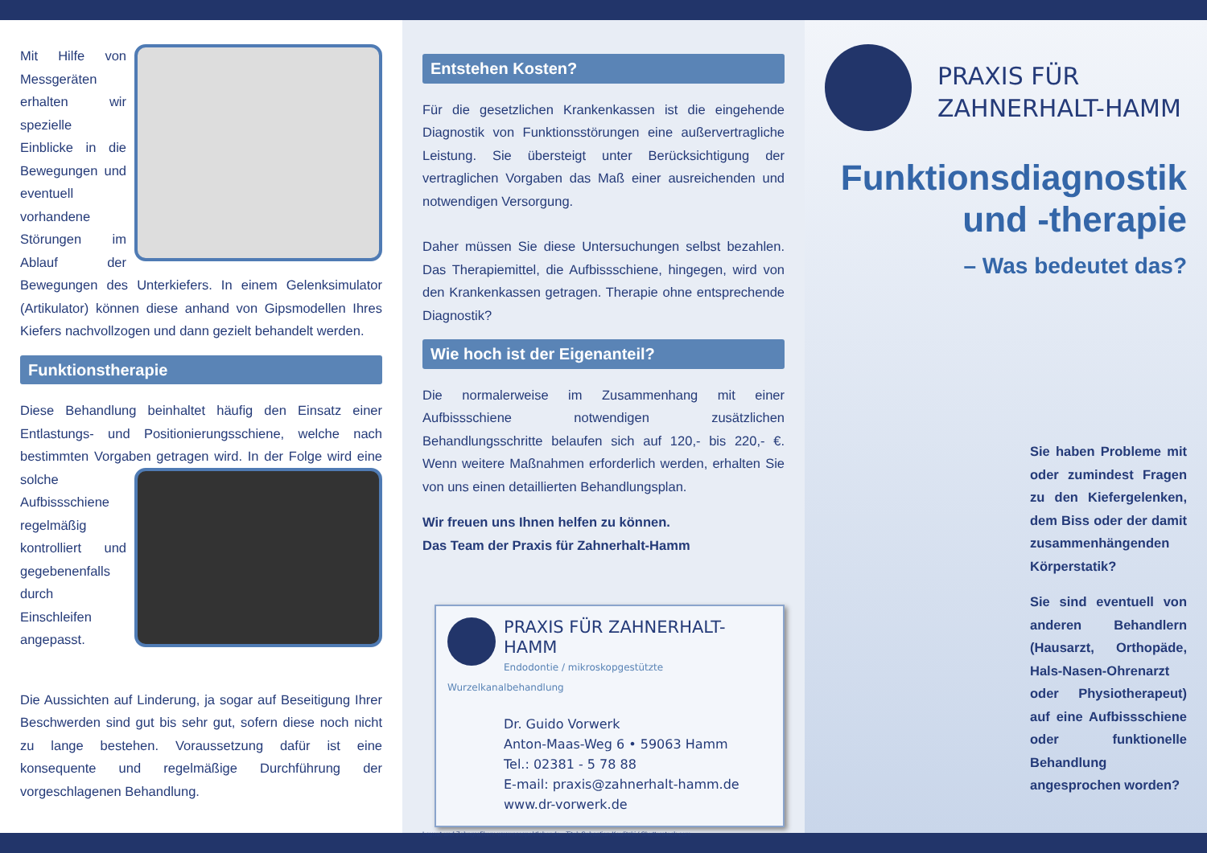Mit Hilfe von Messgeräten erhalten wir spezielle Einblicke in die Bewegungen und eventuell vorhandene Störungen im Ablauf der Bewegungen des Unterkiefers. In einem Gelenksimulator (Artikulator) können diese anhand von Gipsmodellen Ihres Kiefers nachvollzogen und dann gezielt behandelt werden.
Funktionstherapie
Diese Behandlung beinhaltet häufig den Einsatz einer Entlastungs- und Positionierungsschiene, welche nach bestimmten Vorgaben getragen wird. In der Folge wird eine solche Aufbissschiene regelmäßig kontrolliert und gegebenenfalls durch Einschleifen angepasst.
Die Aussichten auf Linderung, ja sogar auf Beseitigung Ihrer Beschwerden sind gut bis sehr gut, sofern diese noch nicht zu lange bestehen. Voraussetzung dafür ist eine konsequente und regelmäßige Durchführung der vorgeschlagenen Behandlung.
Entstehen Kosten?
Für die gesetzlichen Krankenkassen ist die eingehende Diagnostik von Funktionsstörungen eine außervertragliche Leistung. Sie übersteigt unter Berücksichtigung der vertraglichen Vorgaben das Maß einer ausreichenden und notwendigen Versorgung.
Daher müssen Sie diese Untersuchungen selbst bezahlen. Das Therapiemittel, die Aufbissschiene, hingegen, wird von den Krankenkassen getragen. Therapie ohne entsprechende Diagnostik?
Wie hoch ist der Eigenanteil?
Die normalerweise im Zusammenhang mit einer Aufbissschiene notwendigen zusätzlichen Behandlungsschritte belaufen sich auf 120,- bis 220,- €. Wenn weitere Maßnahmen erforderlich werden, erhalten Sie von uns einen detaillierten Behandlungsplan.
Wir freuen uns Ihnen helfen zu können.
Das Team der Praxis für Zahnerhalt-Hamm
PRAXIS FÜR ZAHNERHALT-HAMM
Endodontie / mikroskopgestützte Wurzelkanalbehandlung
Dr. Guido Vorwerk
Anton-Maas-Weg 6 • 59063 Hamm
Tel.: 02381 - 5 78 88
E-mail: praxis@zahnerhalt-hamm.de
www.dr-vorwerk.de
Layout und Zahngrafiken: www.prospektlabor.de · Titel: Sebastian Kaulitzki / Shutterstock.com
PRAXIS FÜR
ZAHNERHALT-HAMM
Funktionsdiagnostik
und -therapie
– Was bedeutet das?
Sie haben Probleme mit oder zumindest Fragen zu den Kiefergelenken, dem Biss oder der damit zusammenhängenden Körperstatik?
Sie sind eventuell von anderen Behandlern (Hausarzt, Orthopäde, Hals-Nasen-Ohrenarzt oder Physiotherapeut) auf eine Aufbissschiene oder funktionelle Behandlung angesprochen worden?